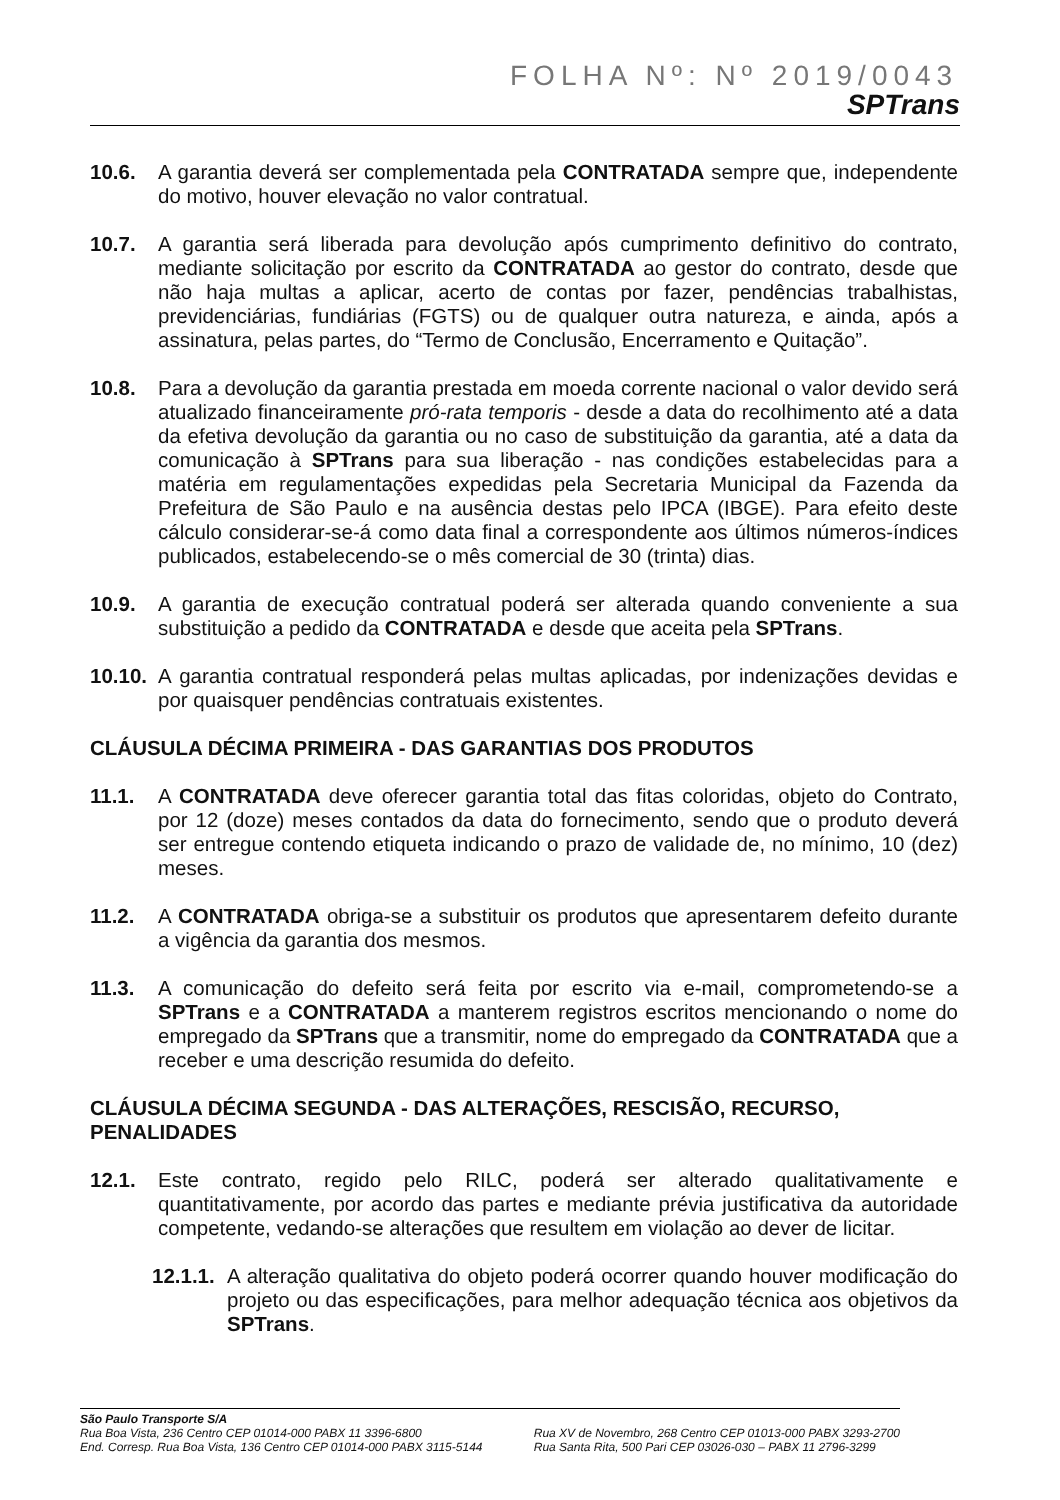FOLHA Nº: Nº 2019/0043
SPTrans
10.6. A garantia deverá ser complementada pela CONTRATADA sempre que, independente do motivo, houver elevação no valor contratual.
10.7. A garantia será liberada para devolução após cumprimento definitivo do contrato, mediante solicitação por escrito da CONTRATADA ao gestor do contrato, desde que não haja multas a aplicar, acerto de contas por fazer, pendências trabalhistas, previdenciárias, fundiárias (FGTS) ou de qualquer outra natureza, e ainda, após a assinatura, pelas partes, do “Termo de Conclusão, Encerramento e Quitação”.
10.8. Para a devolução da garantia prestada em moeda corrente nacional o valor devido será atualizado financeiramente pró-rata temporis - desde a data do recolhimento até a data da efetiva devolução da garantia ou no caso de substituição da garantia, até a data da comunicação à SPTrans para sua liberação - nas condições estabelecidas para a matéria em regulamentações expedidas pela Secretaria Municipal da Fazenda da Prefeitura de São Paulo e na ausência destas pelo IPCA (IBGE). Para efeito deste cálculo considerar-se-á como data final a correspondente aos últimos números-índices publicados, estabelecendo-se o mês comercial de 30 (trinta) dias.
10.9. A garantia de execução contratual poderá ser alterada quando conveniente a sua substituição a pedido da CONTRATADA e desde que aceita pela SPTrans.
10.10.
A garantia contratual responderá pelas multas aplicadas, por indenizações devidas e por quaisquer pendências contratuais existentes.
CLÁUSULA DÉCIMA PRIMEIRA - DAS GARANTIAS DOS PRODUTOS
11.1. A CONTRATADA deve oferecer garantia total das fitas coloridas, objeto do Contrato, por 12 (doze) meses contados da data do fornecimento, sendo que o produto deverá ser entregue contendo etiqueta indicando o prazo de validade de, no mínimo, 10 (dez) meses.
11.2. A CONTRATADA obriga-se a substituir os produtos que apresentarem defeito durante a vigência da garantia dos mesmos.
11.3. A comunicação do defeito será feita por escrito via e-mail, comprometendo-se a SPTrans e a CONTRATADA a manterem registros escritos mencionando o nome do empregado da SPTrans que a transmitir, nome do empregado da CONTRATADA que a receber e uma descrição resumida do defeito.
CLÁUSULA DÉCIMA SEGUNDA - DAS ALTERAÇÕES, RESCISÃO, RECURSO, PENALIDADES
12.1. Este contrato, regido pelo RILC, poderá ser alterado qualitativamente e quantitativamente, por acordo das partes e mediante prévia justificativa da autoridade competente, vedando-se alterações que resultem em violação ao dever de licitar.
12.1.1.
A alteração qualitativa do objeto poderá ocorrer quando houver modificação do projeto ou das especificações, para melhor adequação técnica aos objetivos da SPTrans.
São Paulo Transporte S/A
Rua Boa Vista, 236 Centro CEP 01014-000 PABX 11 3396-6800
End. Corresp. Rua Boa Vista, 136 Centro CEP 01014-000 PABX 3115-5144
Rua XV de Novembro, 268 Centro CEP 01013-000 PABX 3293-2700
Rua Santa Rita, 500 Pari CEP 03026-030 – PABX 11 2796-3299